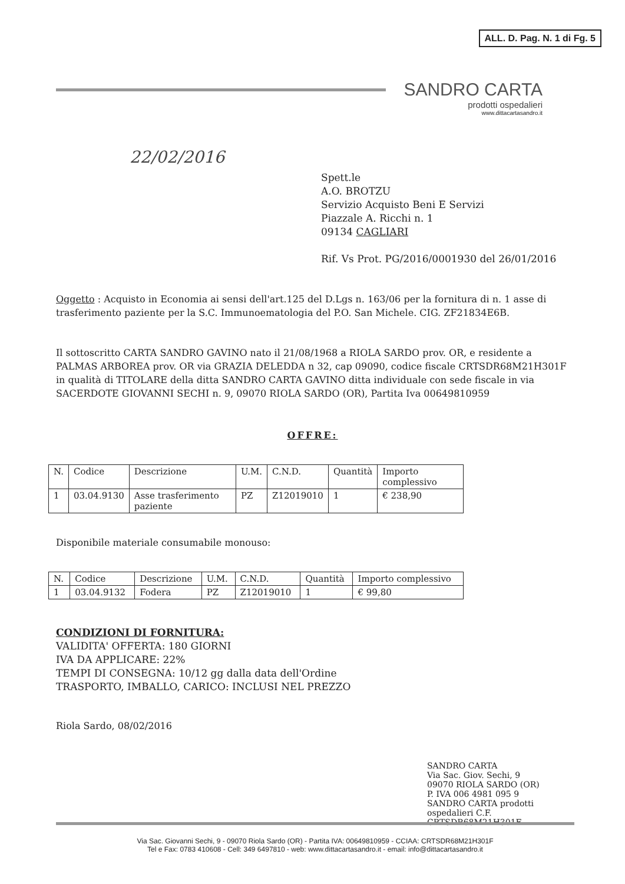ALL. D. Pag. N. 1 di Fg. 5
SANDRO CARTA
prodotti ospedalieri
www.dittacartasandro.it
22/02/2016
Spett.le
A.O. BROTZU
Servizio Acquisto Beni E Servizi
Piazzale A. Ricchi n. 1
09134 CAGLIARI
Rif. Vs Prot. PG/2016/0001930 del 26/01/2016
Oggetto : Acquisto in Economia ai sensi dell'art.125 del D.Lgs n. 163/06 per la fornitura di n. 1 asse di trasferimento paziente per la S.C. Immunoematologia del P.O. San Michele. CIG. ZF21834E6B.
Il sottoscritto CARTA SANDRO GAVINO nato il 21/08/1968 a RIOLA SARDO prov. OR, e residente a PALMAS ARBOREA prov. OR via GRAZIA DELEDDA n 32, cap 09090, codice fiscale CRTSDR68M21H301F in qualità di TITOLARE della ditta SANDRO CARTA GAVINO ditta individuale con sede fiscale in via SACERDOTE GIOVANNI SECHI n. 9, 09070 RIOLA SARDO (OR), Partita Iva 00649810959
OFFRE:
| N. | Codice | Descrizione | U.M. | C.N.D. | Quantità | Importo complessivo |
| 1 | 03.04.9130 | Asse trasferimento paziente | PZ | Z12019010 | 1 | € 238,90 |
Disponibile materiale consumabile monouso:
| N. | Codice | Descrizione | U.M. | C.N.D. | Quantità | Importo complessivo |
| 1 | 03.04.9132 | Fodera | PZ | Z12019010 | 1 | € 99,80 |
CONDIZIONI DI FORNITURA:
VALIDITA' OFFERTA: 180 GIORNI
IVA DA APPLICARE: 22%
TEMPI DI CONSEGNA: 10/12 gg dalla data dell'Ordine
TRASPORTO, IMBALLO, CARICO: INCLUSI NEL PREZZO
Riola Sardo, 08/02/2016
SANDRO CARTA
Via Sac. Giov. Sechi, 9
09070 RIOLA SARDO (OR)
P. IVA 006 4981 095 9
SANDRO CARTA prodotti ospedalieri C.F. CRTSDR68M21H301F
Via Sac. Giovanni Sechi, 9 - 09070 Riola Sardo (OR) - Partita IVA: 00649810959 - CCIAA: CRTSDR68M21H301F
Tel e Fax: 0783 410608 - Cell: 349 6497810 - web: www.dittacartasandro.it - email: info@dittacartasandro.it